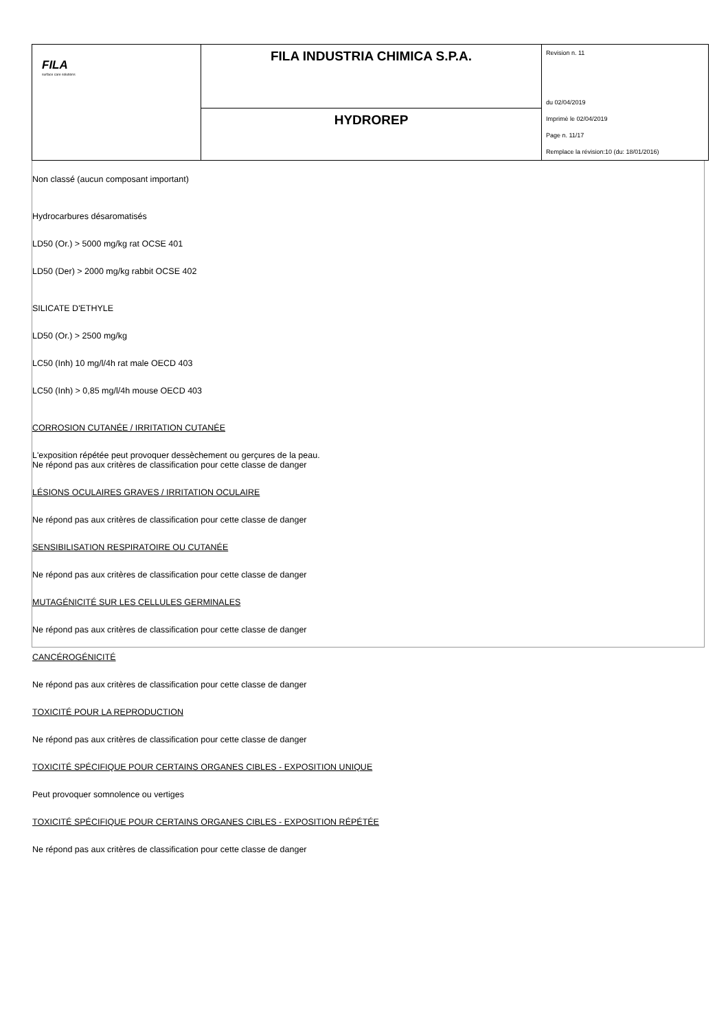| FILA surface care solutions | FILA INDUSTRIA CHIMICA S.P.A. | Revision n. 11 du 02/04/2019 Imprimè le 02/04/2019 Page n. 11/17 Remplace la révision:10 (du: 18/01/2016) |
| | HYDROREP | |
Non classé (aucun composant important)
Hydrocarbures désaromatisés
LD50 (Or.) > 5000 mg/kg rat OCSE 401
LD50 (Der) > 2000 mg/kg rabbit OCSE 402
SILICATE D'ETHYLE
LD50 (Or.) > 2500 mg/kg
LC50 (Inh) 10 mg/l/4h rat male OECD 403
LC50 (Inh) > 0,85 mg/l/4h mouse OECD 403
CORROSION CUTANÉE / IRRITATION CUTANÉE
L'exposition répétée peut provoquer dessèchement ou gerçures de la peau.
Ne répond pas aux critères de classification pour cette classe de danger
LÉSIONS OCULAIRES GRAVES / IRRITATION OCULAIRE
Ne répond pas aux critères de classification pour cette classe de danger
SENSIBILISATION RESPIRATOIRE OU CUTANÉE
Ne répond pas aux critères de classification pour cette classe de danger
MUTAGÉNICITÉ SUR LES CELLULES GERMINALES
Ne répond pas aux critères de classification pour cette classe de danger
CANCÉROGÉNICITÉ
Ne répond pas aux critères de classification pour cette classe de danger
TOXICITÉ POUR LA REPRODUCTION
Ne répond pas aux critères de classification pour cette classe de danger
TOXICITÉ SPÉCIFIQUE POUR CERTAINS ORGANES CIBLES - EXPOSITION UNIQUE
Peut provoquer somnolence ou vertiges
TOXICITÉ SPÉCIFIQUE POUR CERTAINS ORGANES CIBLES - EXPOSITION RÉPÉTÉE
Ne répond pas aux critères de classification pour cette classe de danger